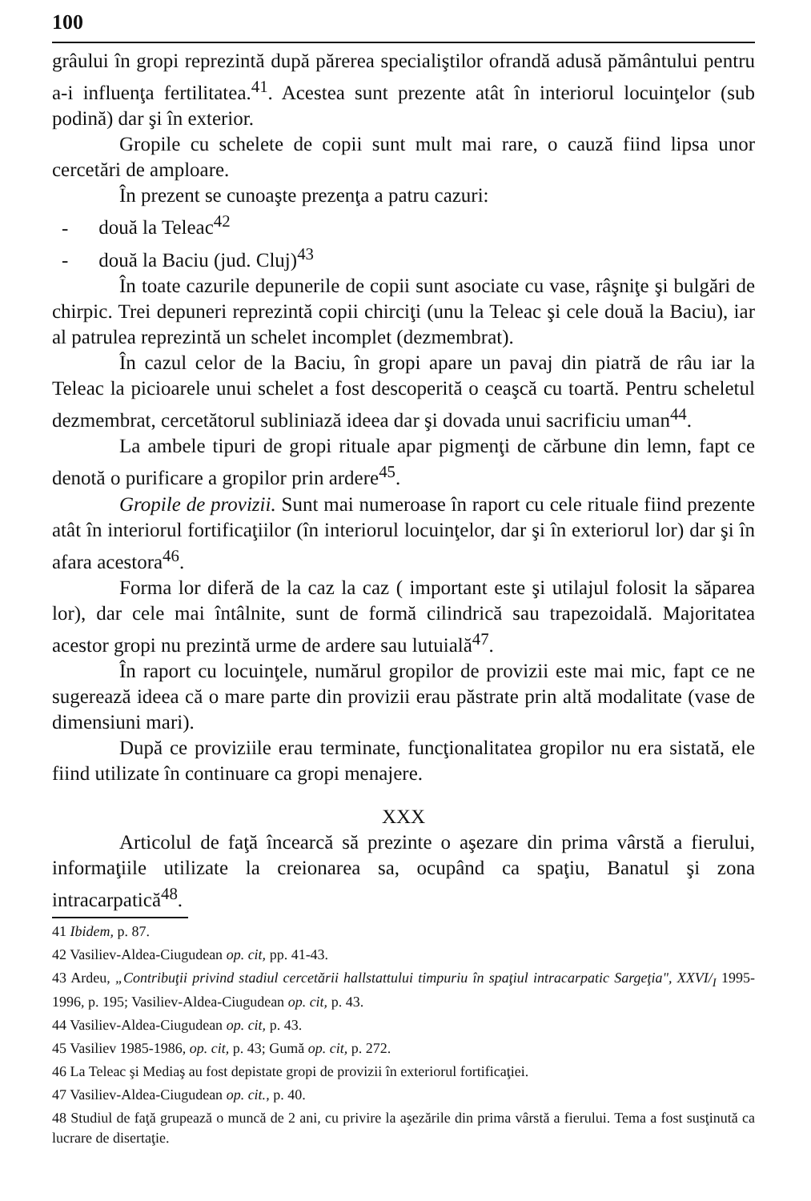100
grâului în gropi reprezintă după părerea specialiştilor ofrandă adusă pământului pentru a-i influenţa fertilitatea.<sup>41</sup>. Acestea sunt prezente atât în interiorul locuinţelor (sub podină) dar şi în exterior.
Gropile cu schelete de copii sunt mult mai rare, o cauză fiind lipsa unor cercetări de amploare.
În prezent se cunoaşte prezenţa a patru cazuri:
- două la Teleac<sup>42</sup>
- două la Baciu (jud. Cluj)<sup>43</sup>
În toate cazurile depunerile de copii sunt asociate cu vase, râşniţe şi bulgări de chirpic. Trei depuneri reprezintă copii chirciţi (unu la Teleac şi cele două la Baciu), iar al patrulea reprezintă un schelet incomplet (dezmembrat).
În cazul celor de la Baciu, în gropi apare un pavaj din piatră de râu iar la Teleac la picioarele unui schelet a fost descoperită o ceaşcă cu toartă. Pentru scheletul dezmembrat, cercetătorul subliniază ideea dar şi dovada unui sacrificiu uman<sup>44</sup>.
La ambele tipuri de gropi rituale apar pigmenţi de cărbune din lemn, fapt ce denotă o purificare a gropilor prin ardere<sup>45</sup>.
Gropile de provizii. Sunt mai numeroase în raport cu cele rituale fiind prezente atât în interiorul fortificaţiilor (în interiorul locuinţelor, dar şi în exteriorul lor) dar şi în afara acestora<sup>46</sup>.
Forma lor diferă de la caz la caz ( important este şi utilajul folosit la săparea lor), dar cele mai întâlnite, sunt de formă cilindrică sau trapezoidală. Majoritatea acestor gropi nu prezintă urme de ardere sau lutuială<sup>47</sup>.
În raport cu locuinţele, numărul gropilor de provizii este mai mic, fapt ce ne sugerează ideea că o mare parte din provizii erau păstrate prin altă modalitate (vase de dimensiuni mari).
După ce proviziile erau terminate, funcţionalitatea gropilor nu era sistată, ele fiind utilizate în continuare ca gropi menajere.
XXX
Articolul de faţă încearcă să prezinte o aşezare din prima vârstă a fierului, informaţiile utilizate la creionarea sa, ocupând ca spaţiu, Banatul şi zona intracarpatică<sup>48</sup>.
41 Ibidem, p. 87.
42 Vasiliev-Aldea-Ciugudean op. cit, pp. 41-43.
43 Ardeu, „Contribuţii privind stadiul cercetării hallstattului timpuriu în spaţiul intracarpatic Sargeţia", XXVI/<sub>I</sub> 1995-1996, p. 195; Vasiliev-Aldea-Ciugudean op. cit, p. 43.
44 Vasiliev-Aldea-Ciugudean op. cit, p. 43.
45 Vasiliev 1985-1986, op. cit, p. 43; Gumă op. cit, p. 272.
46 La Teleac şi Mediaş au fost depistate gropi de provizii în exteriorul fortificaţiei.
47 Vasiliev-Aldea-Ciugudean op. cit., p. 40.
48 Studiul de faţă grupează o muncă de 2 ani, cu privire la aşezările din prima vârstă a fierului. Tema a fost susţinută ca lucrare de disertaţie.